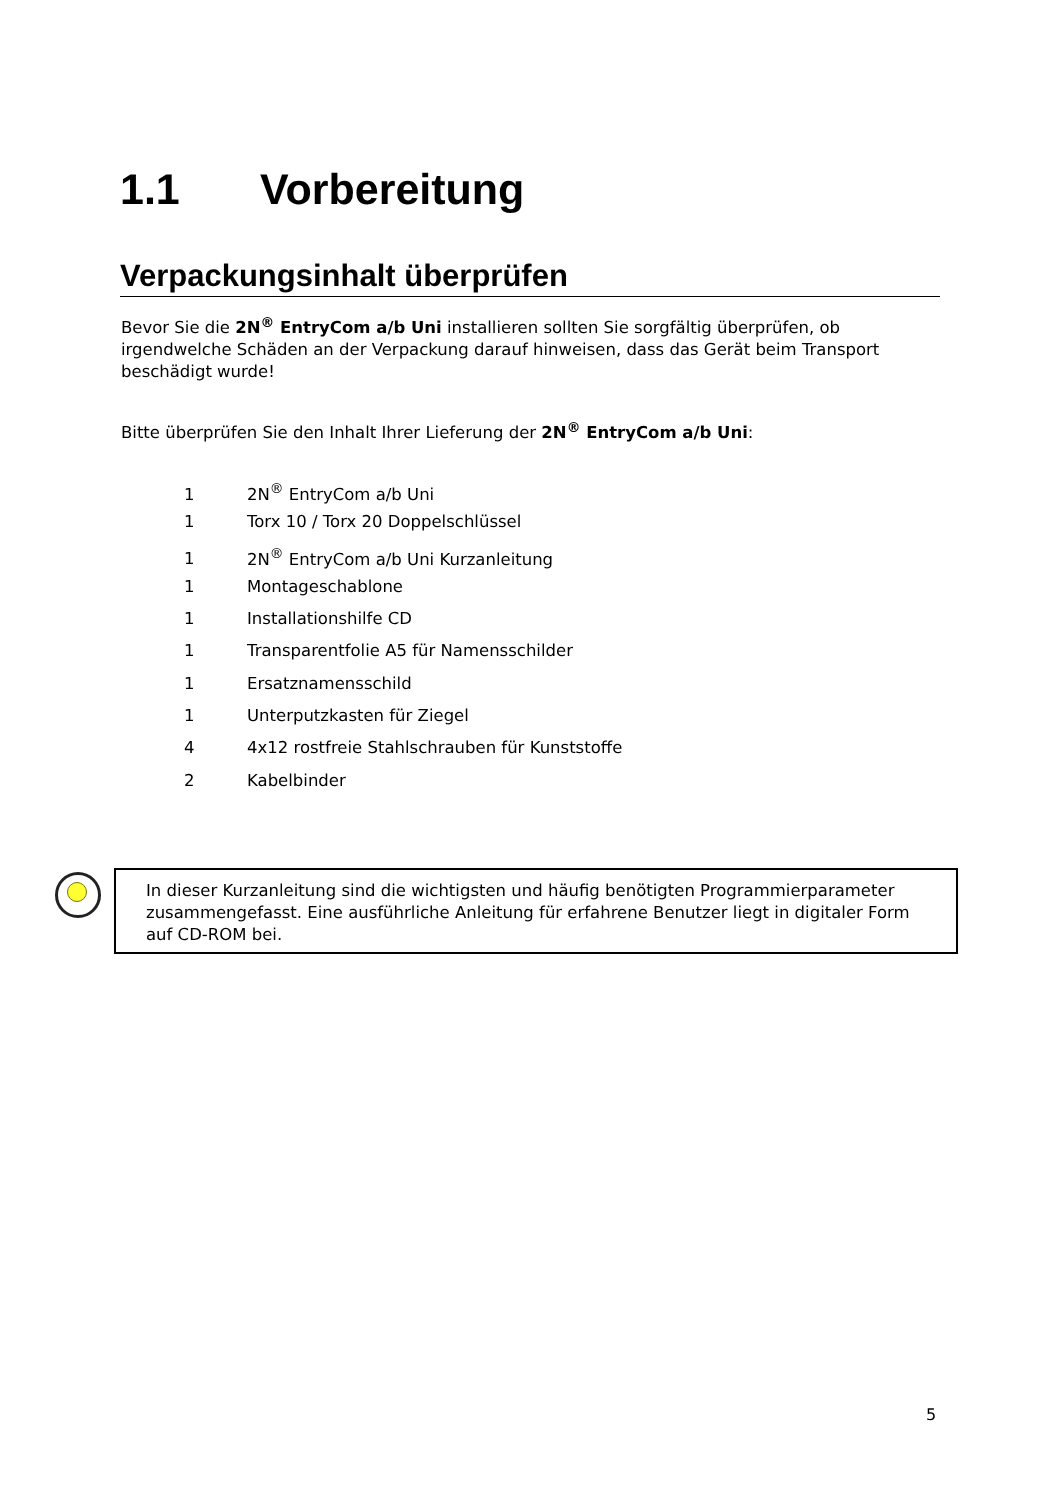1.1 Vorbereitung
Verpackungsinhalt überprüfen
Bevor Sie die 2N<sup>®</sup> EntryCom a/b Uni installieren sollten Sie sorgfältig überprüfen, ob irgendwelche Schäden an der Verpackung darauf hinweisen, dass das Gerät beim Transport beschädigt wurde!
Bitte überprüfen Sie den Inhalt Ihrer Lieferung der 2N<sup>®</sup> EntryCom a/b Uni:
1 2N<sup>®</sup> EntryCom a/b Uni
1 Torx 10 / Torx 20 Doppelschlüssel
1 2N<sup>®</sup> EntryCom a/b Uni Kurzanleitung
1 Montageschablone
1 Installationshilfe CD
1 Transparentfolie A5 für Namensschilder
1 Ersatznamensschild
1 Unterputzkasten für Ziegel
4 4x12 rostfreie Stahlschrauben für Kunststoffe
2 Kabelbinder
In dieser Kurzanleitung sind die wichtigsten und häufig benötigten Programmierparameter zusammengefasst. Eine ausführliche Anleitung für erfahrene Benutzer liegt in digitaler Form auf CD-ROM bei.
5